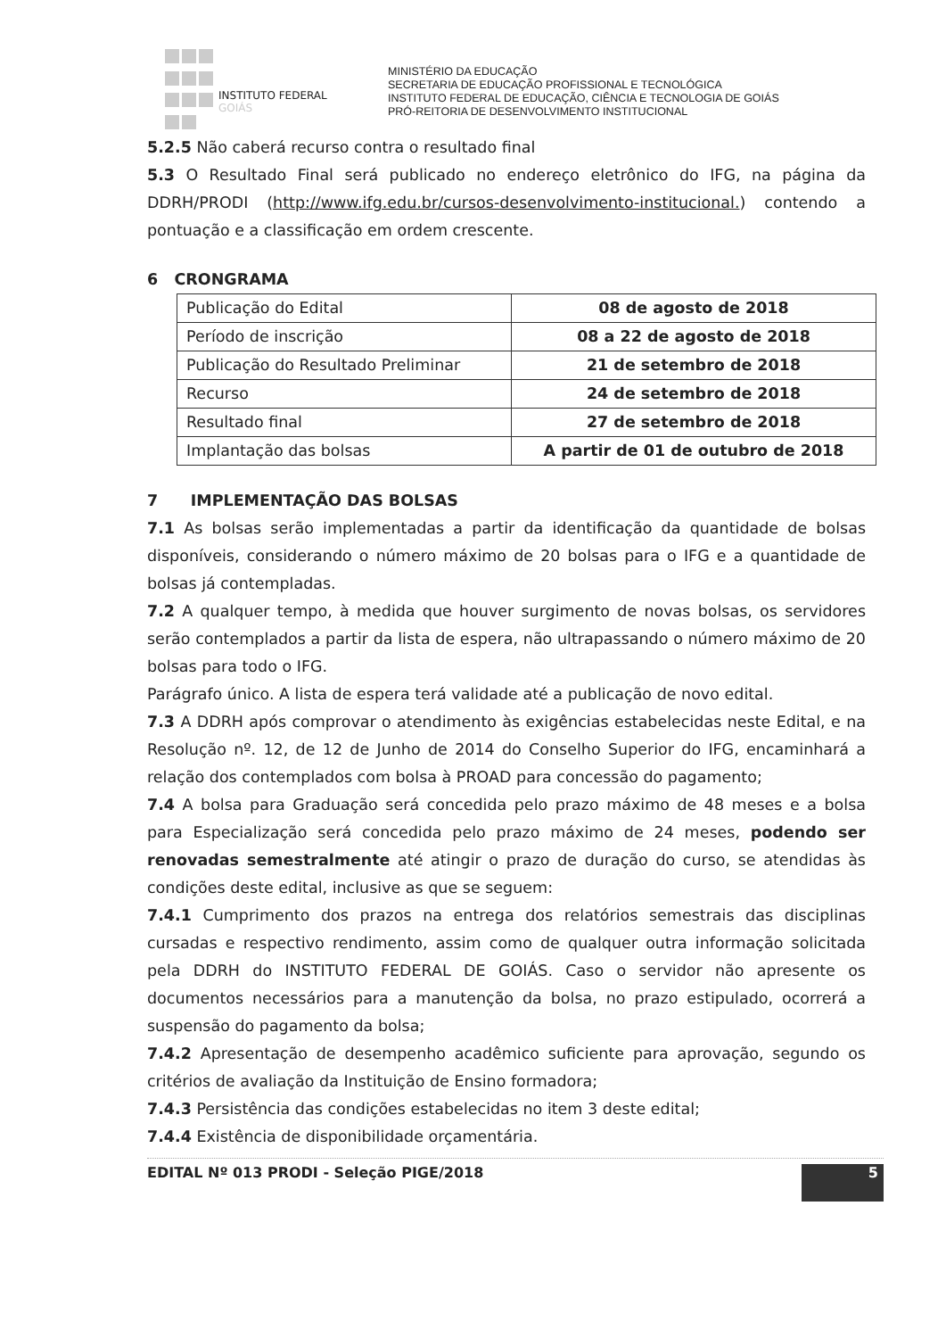INSTITUTO FEDERAL
GOIÁS
MINISTÉRIO DA EDUCAÇÃO
SECRETARIA DE EDUCAÇÃO PROFISSIONAL E TECNOLÓGICA
INSTITUTO FEDERAL DE EDUCAÇÃO, CIÊNCIA E TECNOLOGIA DE GOIÁS
PRÓ-REITORIA DE DESENVOLVIMENTO INSTITUCIONAL
5.2.5 Não caberá recurso contra o resultado final
5.3 O Resultado Final será publicado no endereço eletrônico do IFG, na página da DDRH/PRODI (http://www.ifg.edu.br/cursos-desenvolvimento-institucional.) contendo a pontuação e a classificação em ordem crescente.
6 CRONGRAMA
| Publicação do Edital | 08 de agosto de 2018 |
| Período de inscrição | 08 a 22 de agosto de 2018 |
| Publicação do Resultado Preliminar | 21 de setembro de 2018 |
| Recurso | 24 de setembro de 2018 |
| Resultado final | 27 de setembro de 2018 |
| Implantação das bolsas | A partir de 01 de outubro de 2018 |
7 IMPLEMENTAÇÃO DAS BOLSAS
7.1 As bolsas serão implementadas a partir da identificação da quantidade de bolsas disponíveis, considerando o número máximo de 20 bolsas para o IFG e a quantidade de bolsas já contempladas.
7.2 A qualquer tempo, à medida que houver surgimento de novas bolsas, os servidores serão contemplados a partir da lista de espera, não ultrapassando o número máximo de 20 bolsas para todo o IFG.
Parágrafo único. A lista de espera terá validade até a publicação de novo edital.
7.3 A DDRH após comprovar o atendimento às exigências estabelecidas neste Edital, e na Resolução nº. 12, de 12 de Junho de 2014 do Conselho Superior do IFG, encaminhará a relação dos contemplados com bolsa à PROAD para concessão do pagamento;
7.4 A bolsa para Graduação será concedida pelo prazo máximo de 48 meses e a bolsa para Especialização será concedida pelo prazo máximo de 24 meses, podendo ser renovadas semestralmente até atingir o prazo de duração do curso, se atendidas às condições deste edital, inclusive as que se seguem:
7.4.1 Cumprimento dos prazos na entrega dos relatórios semestrais das disciplinas cursadas e respectivo rendimento, assim como de qualquer outra informação solicitada pela DDRH do INSTITUTO FEDERAL DE GOIÁS. Caso o servidor não apresente os documentos necessários para a manutenção da bolsa, no prazo estipulado, ocorrerá a suspensão do pagamento da bolsa;
7.4.2 Apresentação de desempenho acadêmico suficiente para aprovação, segundo os critérios de avaliação da Instituição de Ensino formadora;
7.4.3 Persistência das condições estabelecidas no item 3 deste edital;
7.4.4 Existência de disponibilidade orçamentária.
EDITAL Nº 013 PRODI - Seleção PIGE/2018 5